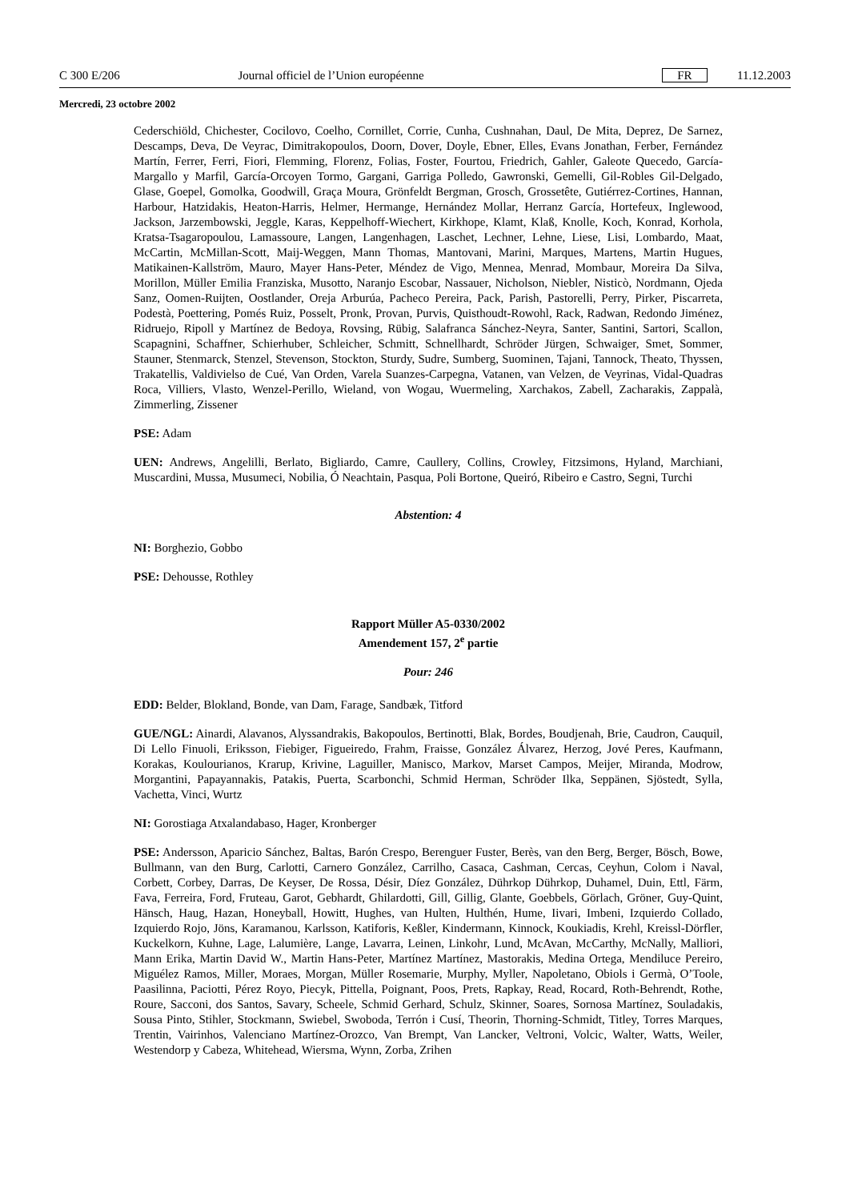C 300 E/206 Journal officiel de l’Union européenne FR 11.12.2003
Mercredi, 23 octobre 2002
Cederschiöld, Chichester, Cocilovo, Coelho, Cornillet, Corrie, Cunha, Cushnahan, Daul, De Mita, Deprez, De Sarnez, Descamps, Deva, De Veyrac, Dimitrakopoulos, Doorn, Dover, Doyle, Ebner, Elles, Evans Jonathan, Ferber, Fernández Martín, Ferrer, Ferri, Fiori, Flemming, Florenz, Folias, Foster, Fourtou, Friedrich, Gahler, Galeote Quecedo, García-Margallo y Marfil, García-Orcoyen Tormo, Gargani, Garriga Polledo, Gawronski, Gemelli, Gil-Robles Gil-Delgado, Glase, Goepel, Gomolka, Goodwill, Graça Moura, Grönfeldt Bergman, Grosch, Grossetête, Gutiérrez-Cortines, Hannan, Harbour, Hatzidakis, Heaton-Harris, Helmer, Hermange, Hernández Mollar, Herranz García, Hortefeux, Inglewood, Jackson, Jarzembowski, Jeggle, Karas, Keppelhoff-Wiechert, Kirkhope, Klamt, Klaß, Knolle, Koch, Konrad, Korhola, Kratsa-Tsagaropoulou, Lamassoure, Langen, Langenhagen, Laschet, Lechner, Lehne, Liese, Lisi, Lombardo, Maat, McCartin, McMillan-Scott, Maij-Weggen, Mann Thomas, Mantovani, Marini, Marques, Martens, Martin Hugues, Matikainen-Kallström, Mauro, Mayer Hans-Peter, Méndez de Vigo, Mennea, Menrad, Mombaur, Moreira Da Silva, Morillon, Müller Emilia Franziska, Musotto, Naranjo Escobar, Nassauer, Nicholson, Niebler, Nisticò, Nordmann, Ojeda Sanz, Oomen-Ruijten, Oostlander, Oreja Arburúa, Pacheco Pereira, Pack, Parish, Pastorelli, Perry, Pirker, Piscarreta, Podestà, Poettering, Pomés Ruiz, Posselt, Pronk, Provan, Purvis, Quisthoudt-Rowohl, Rack, Radwan, Redondo Jiménez, Ridruejo, Ripoll y Martínez de Bedoya, Rovsing, Rübig, Salafranca Sánchez-Neyra, Santer, Santini, Sartori, Scallon, Scapagnini, Schaffner, Schierhuber, Schleicher, Schmitt, Schnellhardt, Schröder Jürgen, Schwaiger, Smet, Sommer, Stauner, Stenmarck, Stenzel, Stevenson, Stockton, Sturdy, Sudre, Sumberg, Suominen, Tajani, Tannock, Theato, Thyssen, Trakatellis, Valdivielso de Cué, Van Orden, Varela Suanzes-Carpegna, Vatanen, van Velzen, de Veyrinas, Vidal-Quadras Roca, Villiers, Vlasto, Wenzel-Perillo, Wieland, von Wogau, Wuermeling, Xarchakos, Zabell, Zacharakis, Zappalà, Zimmerling, Zissener
PSE: Adam
UEN: Andrews, Angelilli, Berlato, Bigliardo, Camre, Caullery, Collins, Crowley, Fitzsimons, Hyland, Marchiani, Muscardini, Mussa, Musumeci, Nobilia, Ó Neachtain, Pasqua, Poli Bortone, Queiró, Ribeiro e Castro, Segni, Turchi
Abstention: 4
NI: Borghezio, Gobbo
PSE: Dehousse, Rothley
Rapport Müller A5-0330/2002
Amendement 157, 2<sup>e</sup> partie
Pour: 246
EDD: Belder, Blokland, Bonde, van Dam, Farage, Sandbæk, Titford
GUE/NGL: Ainardi, Alavanos, Alyssandrakis, Bakopoulos, Bertinotti, Blak, Bordes, Boudjenah, Brie, Caudron, Cauquil, Di Lello Finuoli, Eriksson, Fiebiger, Figueiredo, Frahm, Fraisse, González Álvarez, Herzog, Jové Peres, Kaufmann, Korakas, Koulourianos, Krarup, Krivine, Laguiller, Manisco, Markov, Marset Campos, Meijer, Miranda, Modrow, Morgantini, Papayannakis, Patakis, Puerta, Scarbonchi, Schmid Herman, Schröder Ilka, Seppänen, Sjöstedt, Sylla, Vachetta, Vinci, Wurtz
NI: Gorostiaga Atxalandabaso, Hager, Kronberger
PSE: Andersson, Aparicio Sánchez, Baltas, Barón Crespo, Berenguer Fuster, Berès, van den Berg, Berger, Bösch, Bowe, Bullmann, van den Burg, Carlotti, Carnero González, Carrilho, Casaca, Cashman, Cercas, Ceyhun, Colom i Naval, Corbett, Corbey, Darras, De Keyser, De Rossa, Désir, Díez González, Dührkop Dührkop, Duhamel, Duin, Ettl, Färm, Fava, Ferreira, Ford, Fruteau, Garot, Gebhardt, Ghilardotti, Gill, Gillig, Glante, Goebbels, Görlach, Gröner, Guy-Quint, Hänsch, Haug, Hazan, Honeyball, Howitt, Hughes, van Hulten, Hulthén, Hume, Iivari, Imbeni, Izquierdo Collado, Izquierdo Rojo, Jöns, Karamanou, Karlsson, Katiforis, Keßler, Kindermann, Kinnock, Koukiadis, Krehl, Kreissl-Dörfler, Kuckelkorn, Kuhne, Lage, Lalumière, Lange, Lavarra, Leinen, Linkohr, Lund, McAvan, McCarthy, McNally, Malliori, Mann Erika, Martin David W., Martin Hans-Peter, Martínez Martínez, Mastorakis, Medina Ortega, Mendiluce Pereiro, Miguélez Ramos, Miller, Moraes, Morgan, Müller Rosemarie, Murphy, Myller, Napoletano, Obiols i Germà, O’Toole, Paasilinna, Paciotti, Pérez Royo, Piecyk, Pittella, Poignant, Poos, Prets, Rapkay, Read, Rocard, Roth-Behrendt, Rothe, Roure, Sacconi, dos Santos, Savary, Scheele, Schmid Gerhard, Schulz, Skinner, Soares, Sornosa Martínez, Souladakis, Sousa Pinto, Stihler, Stockmann, Swiebel, Swoboda, Terrón i Cusí, Theorin, Thorning-Schmidt, Titley, Torres Marques, Trentin, Vairinhos, Valenciano Martínez-Orozco, Van Brempt, Van Lancker, Veltroni, Volcic, Walter, Watts, Weiler, Westendorp y Cabeza, Whitehead, Wiersma, Wynn, Zorba, Zrihen